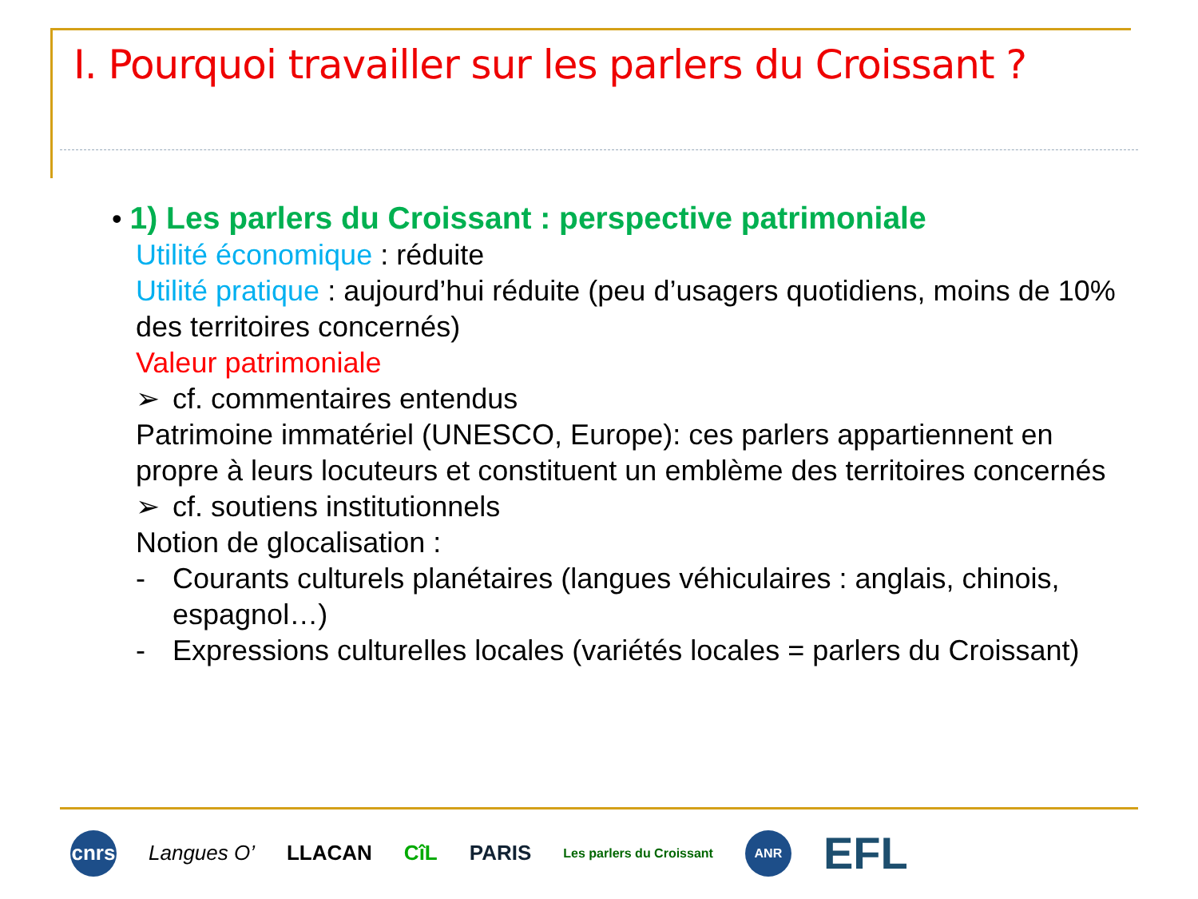I. Pourquoi travailler sur les parlers du Croissant ?
• 1) Les parlers du Croissant : perspective patrimoniale
Utilité économique : réduite
Utilité pratique : aujourd’hui réduite (peu d’usagers quotidiens, moins de 10% des territoires concernés)
Valeur patrimoniale
➢ cf. commentaires entendus
Patrimoine immatériel (UNESCO, Europe): ces parlers appartiennent en propre à leurs locuteurs et constituent un emblème des territoires concernés
➢ cf. soutiens institutionnels
Notion de glocalisation :
- Courants culturels planétaires (langues véhiculaires : anglais, chinois, espagnol…)
- Expressions culturelles locales (variétés locales = parlers du Croissant)
cnrs
Langues O’ LLACAN CîL PARIS
Les parlers du Croissant
ANR
EFL